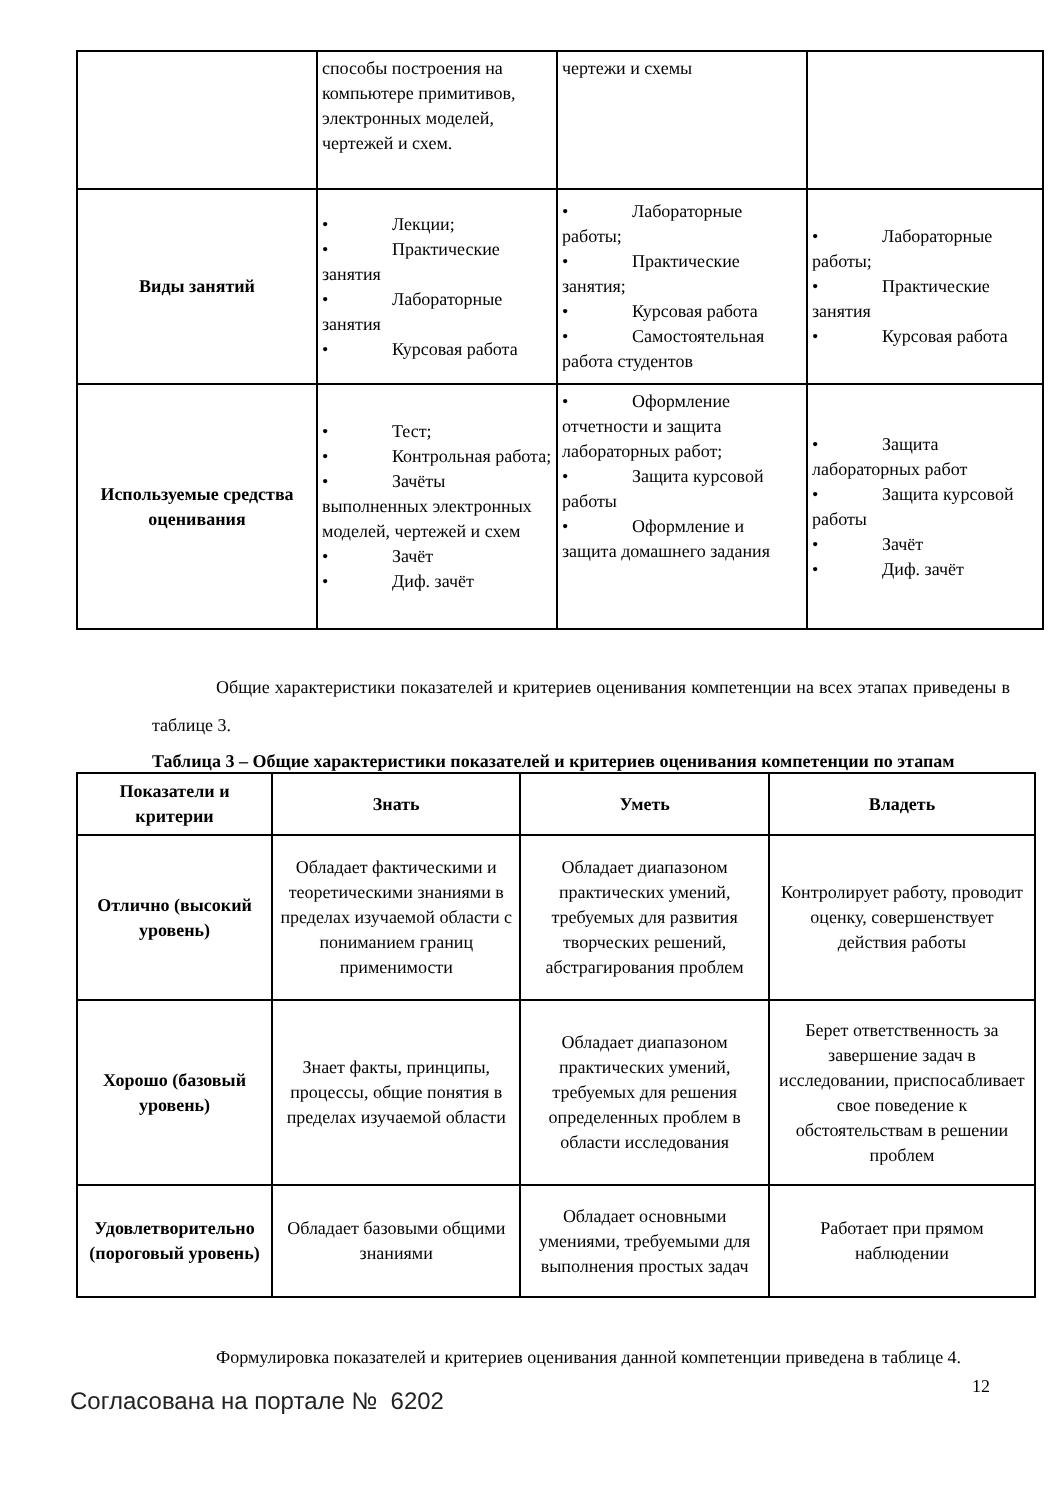| | способы построения на компьютере примитивов, электронных моделей, чертежей и схем. | чертежи и схемы | |
| Виды занятий | • Лекции; • Практические занятия • Лабораторные занятия • Курсовая работа | • Лабораторные работы; • Практические занятия; • Курсовая работа • Самостоятельная работа студентов | • Лабораторные работы; • Практические занятия • Курсовая работа |
| Используемые средства оценивания | • Тест; • Контрольная работа; • Зачёты выполненных электронных моделей, чертежей и схем • Зачёт • Диф. зачёт | • Оформление отчетности и защита лабораторных работ; • Защита курсовой работы • Оформление и защита домашнего задания | • Защита лабораторных работ • Защита курсовой работы • Зачёт • Диф. зачёт |
Общие характеристики показателей и критериев оценивания компетенции на всех этапах приведены в таблице 3.
Таблица 3 – Общие характеристики показателей и критериев оценивания компетенции по этапам
| Показатели и критерии | Знать | Уметь | Владеть |
| --- | --- | --- | --- |
| Отлично (высокий уровень) | Обладает фактическими и теоретическими знаниями в пределах изучаемой области с пониманием границ применимости | Обладает диапазоном практических умений, требуемых для развития творческих решений, абстрагирования проблем | Контролирует работу, проводит оценку, совершенствует действия работы |
| Хорошо (базовый уровень) | Знает факты, принципы, процессы, общие понятия в пределах изучаемой области | Обладает диапазоном практических умений, требуемых для решения определенных проблем в области исследования | Берет ответственность за завершение задач в исследовании, приспосабливает свое поведение к обстоятельствам в решении проблем |
| Удовлетворительно (пороговый уровень) | Обладает базовыми общими знаниями | Обладает основными умениями, требуемыми для выполнения простых задач | Работает при прямом наблюдении |
Формулировка показателей и критериев оценивания данной компетенции приведена в таблице 4.
12
Согласована на портале № 6202